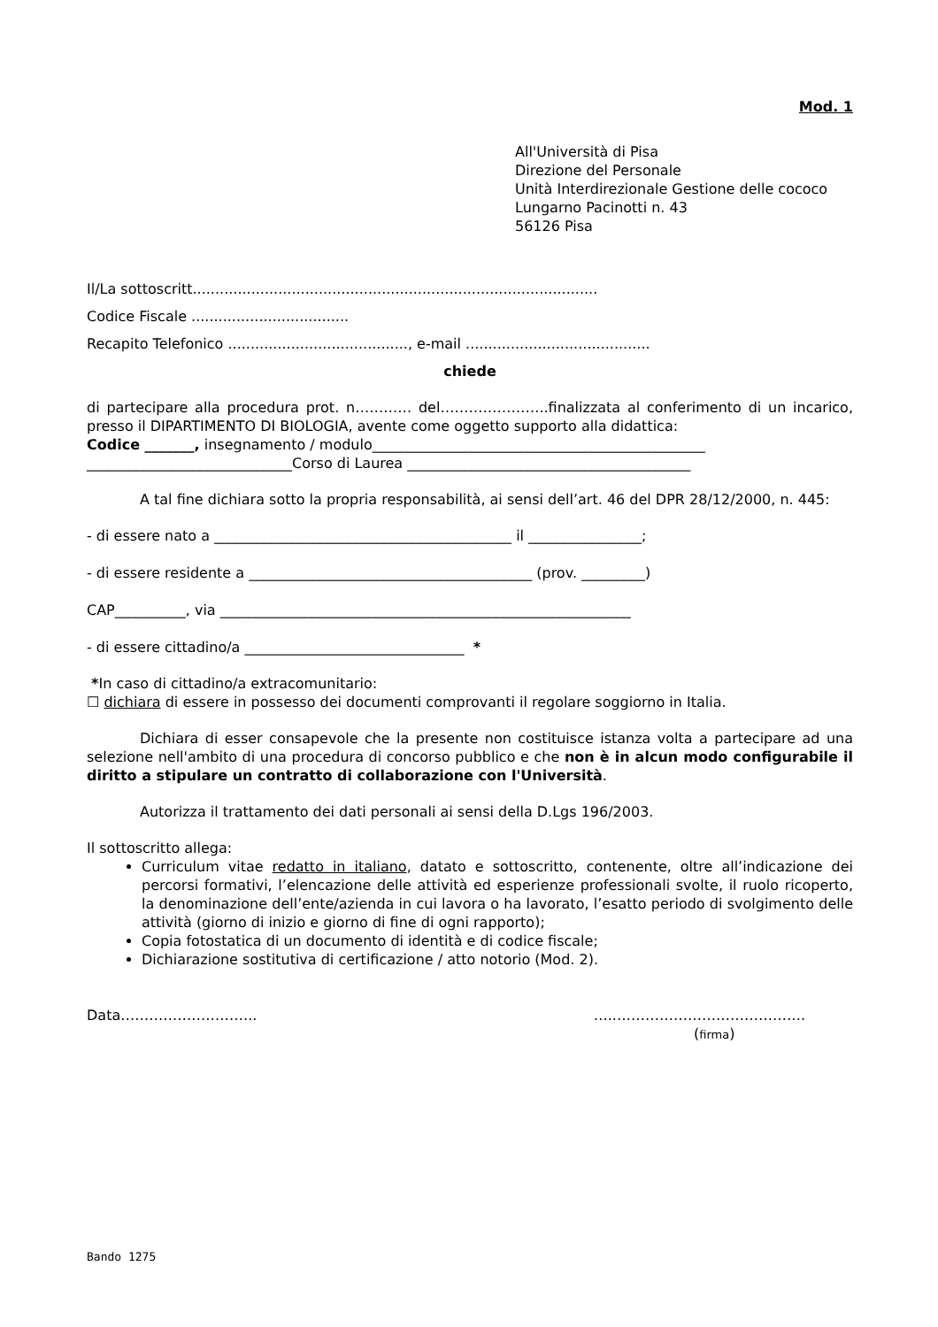Mod. 1
All'Università di Pisa
Direzione del Personale
Unità Interdirezionale Gestione delle cococo
Lungarno Pacinotti n. 43
56126 Pisa
Il/La sottoscritt..........................................................................................
Codice Fiscale ...................................
Recapito Telefonico ........................................, e-mail .........................................
chiede
di partecipare alla procedura prot. n………… del…………………..finalizzata al conferimento di un incarico, presso il DIPARTIMENTO DI BIOLOGIA, avente come oggetto supporto alla didattica:
Codice _______, insegnamento / modulo_______________________________________________
_____________________________Corso di Laurea ________________________________________
A tal fine dichiara sotto la propria responsabilità, ai sensi dell’art. 46 del DPR 28/12/2000, n. 445:
- di essere nato a __________________________________________ il ________________;
- di essere residente a ________________________________________ (prov. _________)
CAP__________, via __________________________________________________________
- di essere cittadino/a _______________________________ *
*In caso di cittadino/a extracomunitario:
☐ dichiara di essere in possesso dei documenti comprovanti il regolare soggiorno in Italia.
Dichiara di esser consapevole che la presente non costituisce istanza volta a partecipare ad una selezione nell'ambito di una procedura di concorso pubblico e che non è in alcun modo configurabile il diritto a stipulare un contratto di collaborazione con l'Università.
Autorizza il trattamento dei dati personali ai sensi della D.Lgs 196/2003.
Il sottoscritto allega:
Curriculum vitae redatto in italiano, datato e sottoscritto, contenente, oltre all’indicazione dei percorsi formativi, l’elencazione delle attività ed esperienze professionali svolte, il ruolo ricoperto, la denominazione dell’ente/azienda in cui lavora o ha lavorato, l’esatto periodo di svolgimento delle attività (giorno di inizio e giorno di fine di ogni rapporto);
Copia fotostatica di un documento di identità e di codice fiscale;
Dichiarazione sostitutiva di certificazione / atto notorio (Mod. 2).
Data……………………….. …..………………………………….
(firma)
Bando 1275